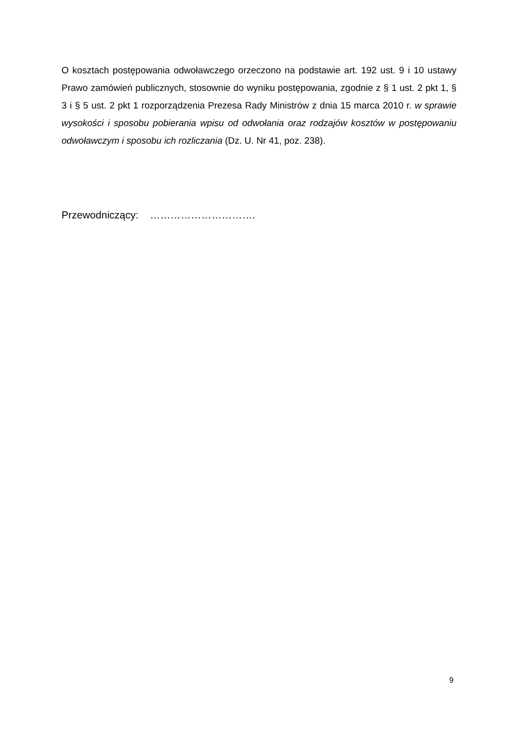O kosztach postępowania odwoławczego orzeczono na podstawie art. 192 ust. 9 i 10 ustawy Prawo zamówień publicznych, stosownie do wyniku postępowania, zgodnie z § 1 ust. 2 pkt 1, § 3 i § 5 ust. 2 pkt 1 rozporządzenia Prezesa Rady Ministrów z dnia 15 marca 2010 r. w sprawie wysokości i sposobu pobierania wpisu od odwołania oraz rodzajów kosztów w postępowaniu odwoławczym i sposobu ich rozliczania (Dz. U. Nr 41, poz. 238).
Przewodniczący: ………………………….
9